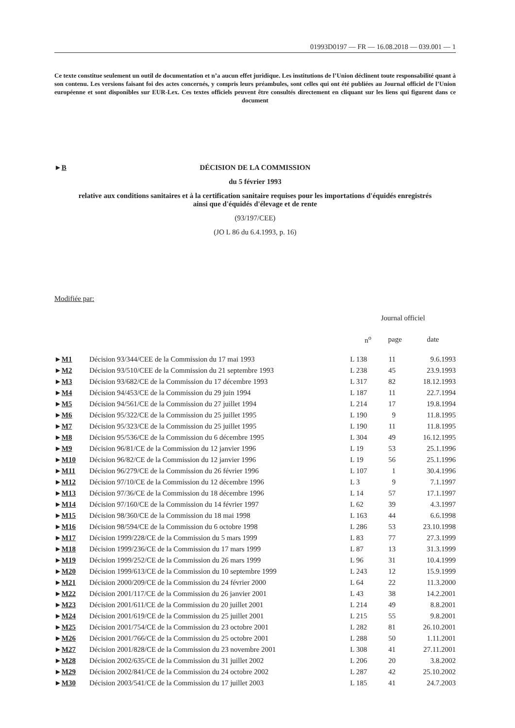01993D0197 — FR — 16.08.2018 — 039.001 — 1
Ce texte constitue seulement un outil de documentation et n’a aucun effet juridique. Les institutions de l’Union déclinent toute responsabilité quant à son contenu. Les versions faisant foi des actes concernés, y compris leurs préambules, sont celles qui ont été publiées au Journal officiel de l’Union européenne et sont disponibles sur EUR-Lex. Ces textes officiels peuvent être consultés directement en cliquant sur les liens qui figurent dans ce document
►B DÉCISION DE LA COMMISSION
du 5 février 1993
relative aux conditions sanitaires et à la certification sanitaire requises pour les importations d'équidés enregistrés ainsi que d'équidés d'élevage et de rente
(93/197/CEE)
(JO L 86 du 6.4.1993, p. 16)
Modifiée par:
| | | Journal officiel | | |
| | | n<sup>o</sup> | page | date |
| ► M1 | Décision 93/344/CEE de la Commission du 17 mai 1993 | L 138 | 11 | 9.6.1993 |
| ► M2 | Décision 93/510/CEE de la Commission du 21 septembre 1993 | L 238 | 45 | 23.9.1993 |
| ► M3 | Décision 93/682/CE de la Commission du 17 décembre 1993 | L 317 | 82 | 18.12.1993 |
| ► M4 | Décision 94/453/CE de la Commission du 29 juin 1994 | L 187 | 11 | 22.7.1994 |
| ► M5 | Décision 94/561/CE de la Commission du 27 juillet 1994 | L 214 | 17 | 19.8.1994 |
| ► M6 | Décision 95/322/CE de la Commission du 25 juillet 1995 | L 190 | 9 | 11.8.1995 |
| ► M7 | Décision 95/323/CE de la Commission du 25 juillet 1995 | L 190 | 11 | 11.8.1995 |
| ► M8 | Décision 95/536/CE de la Commission du 6 décembre 1995 | L 304 | 49 | 16.12.1995 |
| ► M9 | Décision 96/81/CE de la Commission du 12 janvier 1996 | L 19 | 53 | 25.1.1996 |
| ► M10 | Décision 96/82/CE de la Commission du 12 janvier 1996 | L 19 | 56 | 25.1.1996 |
| ► M11 | Décision 96/279/CE de la Commission du 26 février 1996 | L 107 | 1 | 30.4.1996 |
| ► M12 | Décision 97/10/CE de la Commission du 12 décembre 1996 | L 3 | 9 | 7.1.1997 |
| ► M13 | Décision 97/36/CE de la Commission du 18 décembre 1996 | L 14 | 57 | 17.1.1997 |
| ► M14 | Décision 97/160/CE de la Commission du 14 février 1997 | L 62 | 39 | 4.3.1997 |
| ► M15 | Décision 98/360/CE de la Commission du 18 mai 1998 | L 163 | 44 | 6.6.1998 |
| ► M16 | Décision 98/594/CE de la Commission du 6 octobre 1998 | L 286 | 53 | 23.10.1998 |
| ► M17 | Décision 1999/228/CE de la Commission du 5 mars 1999 | L 83 | 77 | 27.3.1999 |
| ► M18 | Décision 1999/236/CE de la Commission du 17 mars 1999 | L 87 | 13 | 31.3.1999 |
| ► M19 | Décision 1999/252/CE de la Commission du 26 mars 1999 | L 96 | 31 | 10.4.1999 |
| ► M20 | Décision 1999/613/CE de la Commission du 10 septembre 1999 | L 243 | 12 | 15.9.1999 |
| ► M21 | Décision 2000/209/CE de la Commission du 24 février 2000 | L 64 | 22 | 11.3.2000 |
| ► M22 | Décision 2001/117/CE de la Commission du 26 janvier 2001 | L 43 | 38 | 14.2.2001 |
| ► M23 | Décision 2001/611/CE de la Commission du 20 juillet 2001 | L 214 | 49 | 8.8.2001 |
| ► M24 | Décision 2001/619/CE de la Commission du 25 juillet 2001 | L 215 | 55 | 9.8.2001 |
| ► M25 | Décision 2001/754/CE de la Commission du 23 octobre 2001 | L 282 | 81 | 26.10.2001 |
| ► M26 | Décision 2001/766/CE de la Commission du 25 octobre 2001 | L 288 | 50 | 1.11.2001 |
| ► M27 | Décision 2001/828/CE de la Commission du 23 novembre 2001 | L 308 | 41 | 27.11.2001 |
| ► M28 | Décision 2002/635/CE de la Commission du 31 juillet 2002 | L 206 | 20 | 3.8.2002 |
| ► M29 | Décision 2002/841/CE de la Commission du 24 octobre 2002 | L 287 | 42 | 25.10.2002 |
| ► M30 | Décision 2003/541/CE de la Commission du 17 juillet 2003 | L 185 | 41 | 24.7.2003 |